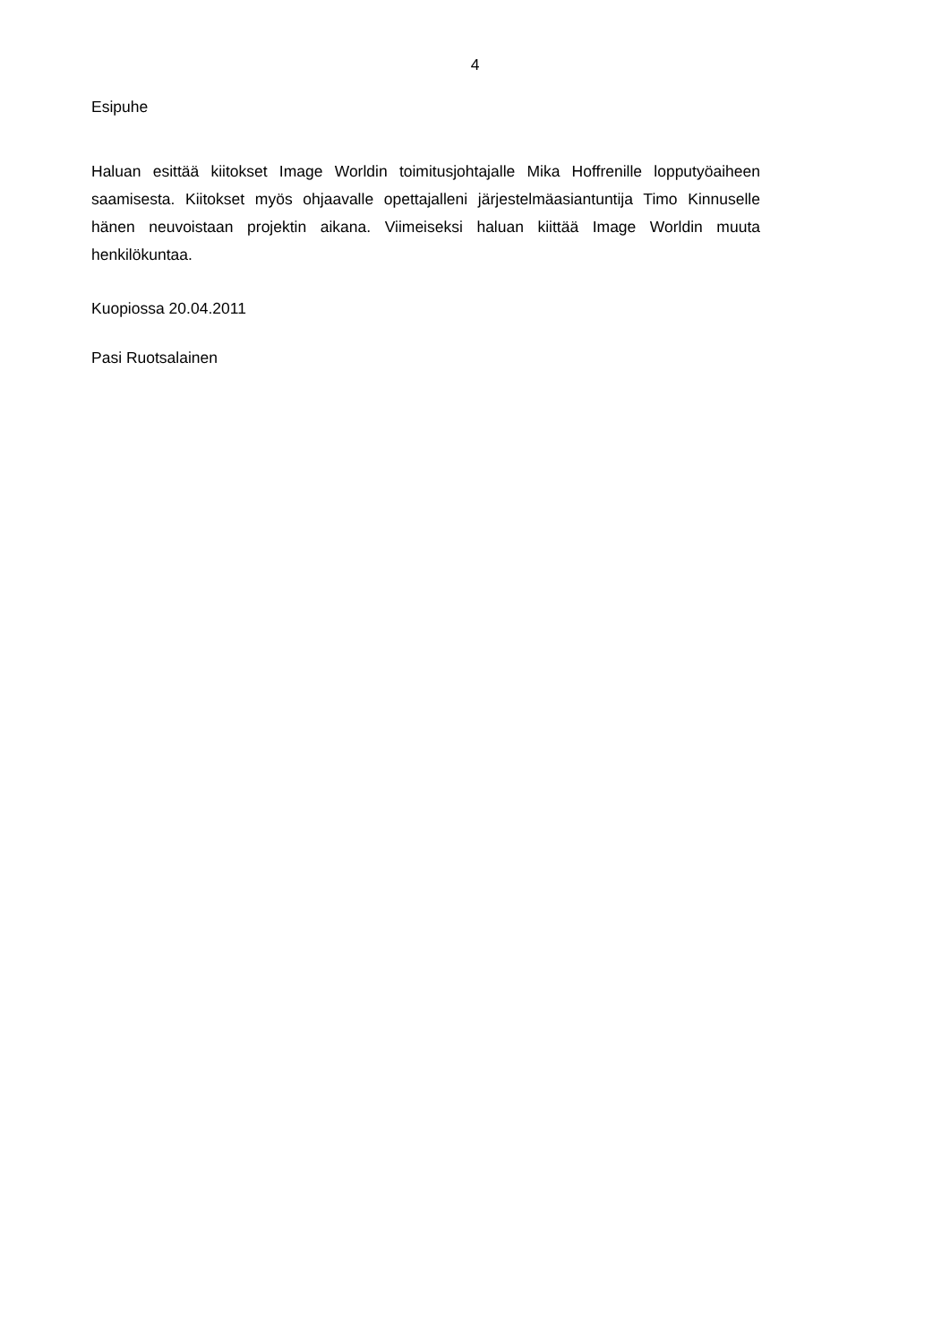4
Esipuhe
Haluan esittää kiitokset Image Worldin toimitusjohtajalle Mika Hoffrenille lopputyöaiheen saamisesta. Kiitokset myös ohjaavalle opettajalleni järjestelmäasiantuntija Timo Kinnuselle hänen neuvoistaan projektin aikana. Viimeiseksi haluan kiittää Image Worldin muuta henkilökuntaa.
Kuopiossa 20.04.2011
Pasi Ruotsalainen